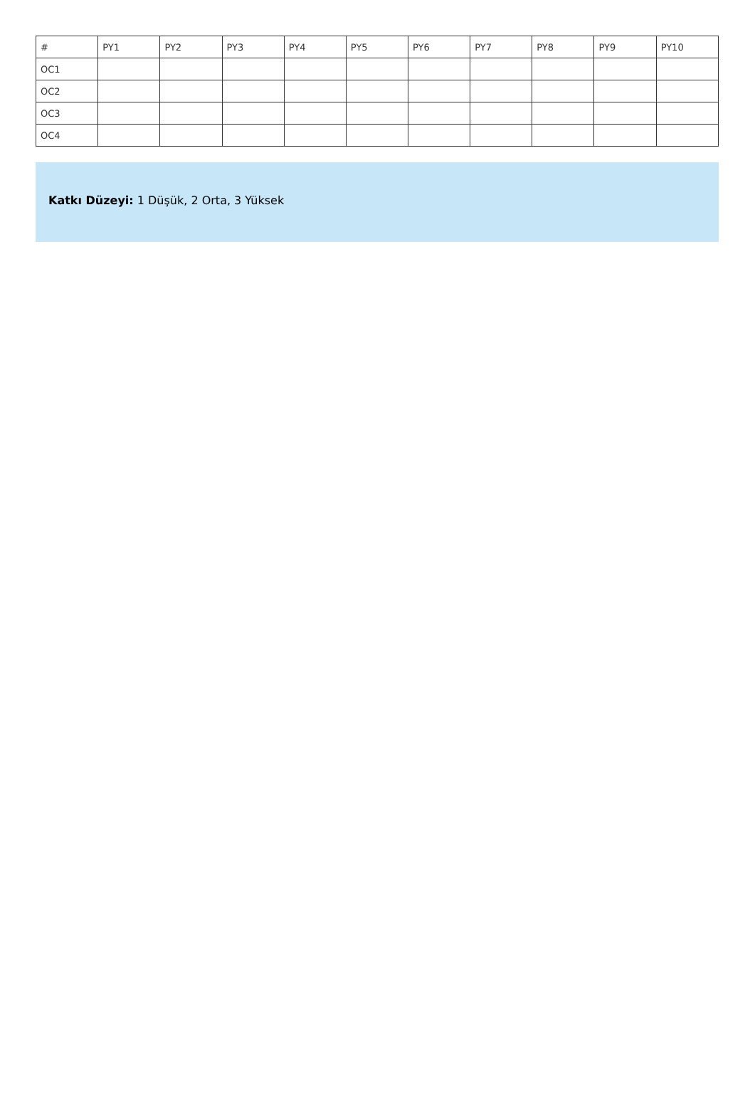| # | PY1 | PY2 | PY3 | PY4 | PY5 | PY6 | PY7 | PY8 | PY9 | PY10 |
| OC1 | | | | | | | | | | |
| OC2 | | | | | | | | | | |
| OC3 | | | | | | | | | | |
| OC4 | | | | | | | | | | |
Katkı Düzeyi: 1 Düşük, 2 Orta, 3 Yüksek